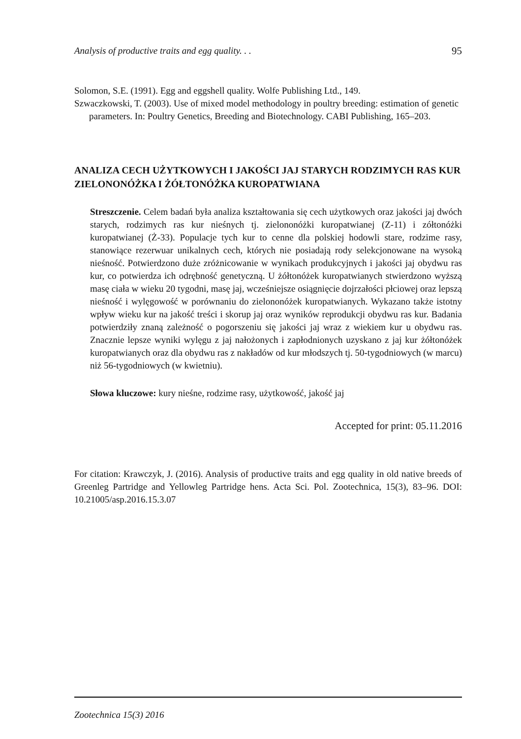Analysis of productive traits and egg quality. . . 95
Solomon, S.E. (1991). Egg and eggshell quality. Wolfe Publishing Ltd., 149.
Szwaczkowski, T. (2003). Use of mixed model methodology in poultry breeding: estimation of genetic parameters. In: Poultry Genetics, Breeding and Biotechnology. CABI Publishing, 165–203.
ANALIZA CECH UŻYTKOWYCH I JAKOŚCI JAJ STARYCH RODZIMYCH RAS KUR ZIELONONÓŻKA I ŻÓŁTONÓŻKA KUROPATWIANA
Streszczenie. Celem badań była analiza kształtowania się cech użytkowych oraz jakości jaj dwóch starych, rodzimych ras kur nieśnych tj. zielononóżki kuropatwianej (Z-11) i zółtonóżki kuropatwianej (Ż-33). Populacje tych kur to cenne dla polskiej hodowli stare, rodzime rasy, stanowiące rezerwuar unikalnych cech, których nie posiadają rody selekcjonowane na wysoką nieśność. Potwierdzono duże zróżnicowanie w wynikach produkcyjnych i jakości jaj obydwu ras kur, co potwierdza ich odrębność genetyczną. U żółtonóżek kuropatwianych stwierdzono wyższą masę ciała w wieku 20 tygodni, masę jaj, wcześniejsze osiągnięcie dojrzałości płciowej oraz lepszą nieśność i wylęgowość w porównaniu do zielononóżek kuropatwianych. Wykazano także istotny wpływ wieku kur na jakość treści i skorup jaj oraz wyników reprodukcji obydwu ras kur. Badania potwierdziły znaną zależność o pogorszeniu się jakości jaj wraz z wiekiem kur u obydwu ras. Znacznie lepsze wyniki wylęgu z jaj nałożonych i zapłodnionych uzyskano z jaj kur żółtonóżek kuropatwianych oraz dla obydwu ras z nakładów od kur młodszych tj. 50-tygodniowych (w marcu) niż 56-tygodniowych (w kwietniu).
Słowa kluczowe: kury nieśne, rodzime rasy, użytkowość, jakość jaj
Accepted for print: 05.11.2016
For citation: Krawczyk, J. (2016). Analysis of productive traits and egg quality in old native breeds of Greenleg Partridge and Yellowleg Partridge hens. Acta Sci. Pol. Zootechnica, 15(3), 83–96. DOI: 10.21005/asp.2016.15.3.07
Zootechnica 15(3) 2016